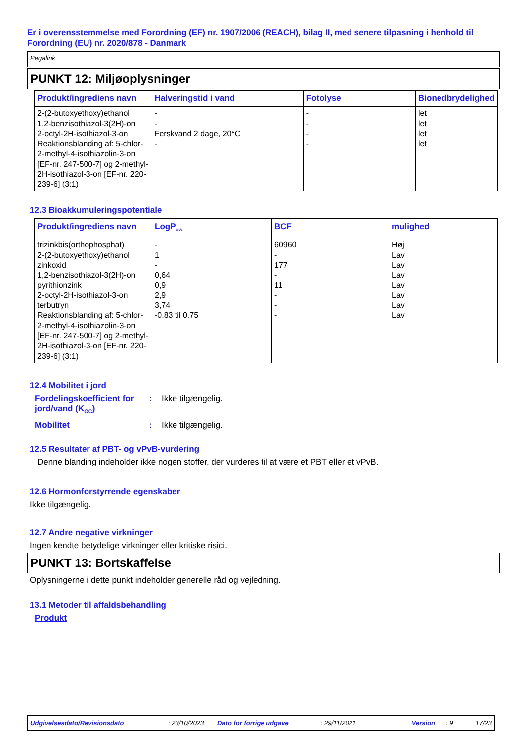Er i overensstemmelse med Forordning (EF) nr. 1907/2006 (REACH), bilag II, med senere tilpasning i henhold til Forordning (EU) nr. 2020/878 - Danmark
Pegalink
PUNKT 12: Miljøoplysninger
| Produkt/ingrediens navn | Halveringstid i vand | Fotolyse | Bionedbrydelighed |
| --- | --- | --- | --- |
| 2-(2-butoxyethoxy)ethanol 1,2-benzisothiazol-3(2H)-on 2-octyl-2H-isothiazol-3-on Reaktionsblanding af: 5-chlor-2-methyl-4-isothiazolin-3-on [EF-nr. 247-500-7] og 2-methyl-2H-isothiazol-3-on [EF-nr. 220-239-6] (3:1) | - - Ferskvand 2 dage, 20°C - | - - - - | let let let let |
12.3 Bioakkumuleringspotentiale
| Produkt/ingrediens navn | LogP<sub>ow</sub> | BCF | mulighed |
| --- | --- | --- | --- |
| trizinkbis(orthophosphat) 2-(2-butoxyethoxy)ethanol zinkoxid 1,2-benzisothiazol-3(2H)-on pyrithionzink 2-octyl-2H-isothiazol-3-on terbutryn Reaktionsblanding af: 5-chlor-2-methyl-4-isothiazolin-3-on [EF-nr. 247-500-7] og 2-methyl-2H-isothiazol-3-on [EF-nr. 220-239-6] (3:1) | - 1 - 0,64 0,9 2,9 3,74 -0.83 til 0.75 | 60960 - 177 - 11 - - - | Høj Lav Lav Lav Lav Lav Lav Lav |
12.4 Mobilitet i jord
Fordelingskoefficient for jord/vand (K<sub>OC</sub>)
: Ikke tilgængelig.
Mobilitet : Ikke tilgængelig.
12.5 Resultater af PBT- og vPvB-vurdering
Denne blanding indeholder ikke nogen stoffer, der vurderes til at være et PBT eller et vPvB.
12.6 Hormonforstyrrende egenskaber
Ikke tilgængelig.
12.7 Andre negative virkninger
Ingen kendte betydelige virkninger eller kritiske risici.
PUNKT 13: Bortskaffelse
Oplysningerne i dette punkt indeholder generelle råd og vejledning.
13.1 Metoder til affaldsbehandling
Produkt
Udgivelsesdato/Revisionsdato: 23/10/2023 Dato for forrige udgave: 29/11/2021 Version: 9 17/23